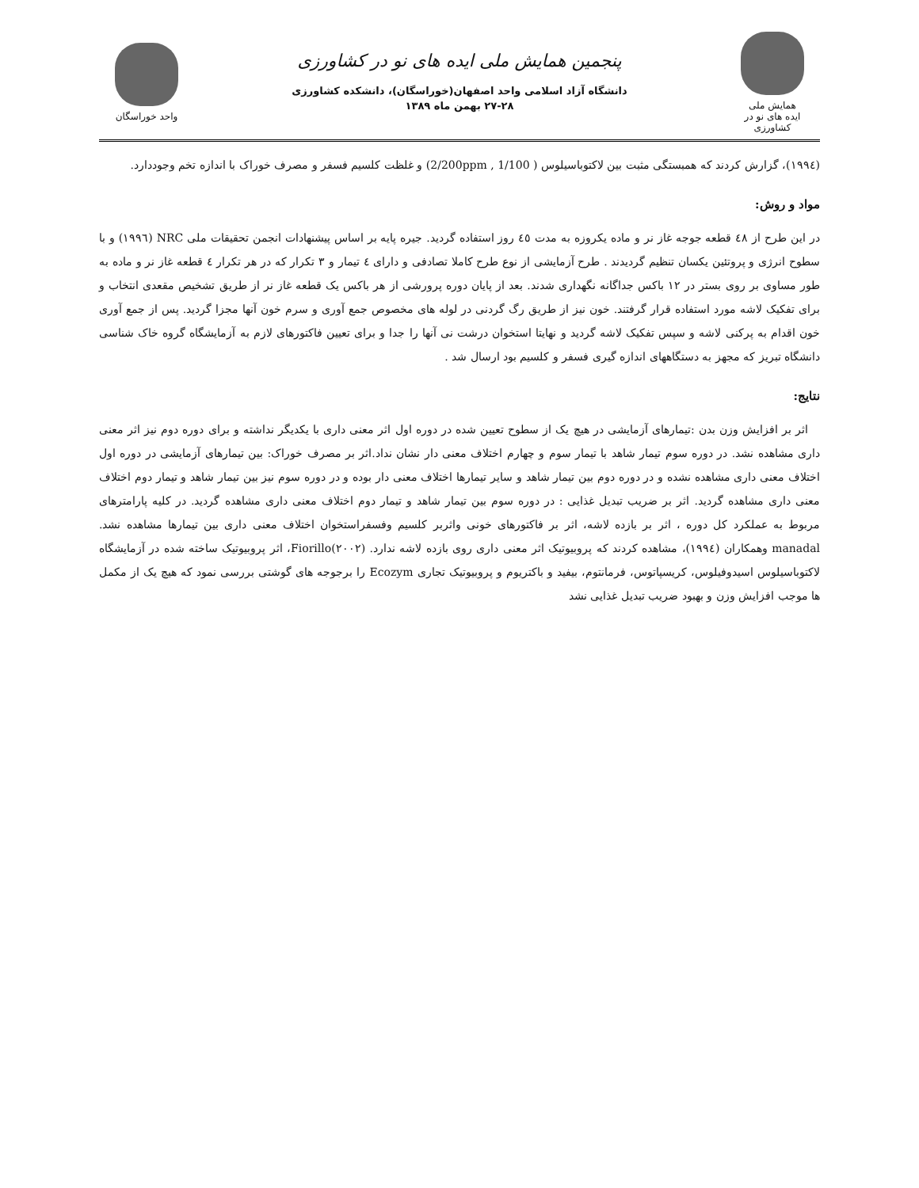همایش ملی
ایده های نو در کشاورزی
پنجمین همایش ملی ایده های نو در کشاورزی
دانشگاه آزاد اسلامی واحد اصفهان(خوراسگان)، دانشکده کشاورزی
۲۷-۲۸ بهمن ماه ۱۳۸۹
واحد خوراسگان
(۱۹۹٤)، گزارش کردند که همبستگی مثبت بین لاکتوباسیلوس ( 1/100 , 2/200ppm) و غلظت کلسیم فسفر و مصرف خوراک با اندازه تخم وجوددارد.
مواد و روش:
در این طرح از ٤٨ قطعه جوجه غاز نر و ماده یکروزه به مدت ٤٥ روز استفاده گردید. جیره پایه بر اساس پیشنهادات انجمن تحقیقات ملی NRC (۱۹۹٦) و با سطوح انرژی و پروتئین یکسان تنظیم گردیدند . طرح آزمایشی از نوع طرح کاملا تصادفی و دارای ٤ تیمار و ۳ تکرار که در هر تکرار ٤ قطعه غاز نر و ماده به طور مساوی بر روی بستر در ۱۲ باکس جداگانه نگهداری شدند. بعد از پایان دوره پرورشی از هر باکس یک قطعه غاز نر از طریق تشخیص مقعدی انتخاب و برای تفکیک لاشه مورد استفاده قرار گرفتند. خون نیز از طریق رگ گردنی در لوله های مخصوص جمع آوری و سرم خون آنها مجزا گردید. پس از جمع آوری خون اقدام به پرکنی لاشه و سپس تفکیک لاشه گردید و نهایتا استخوان درشت نی آنها را جدا و برای تعیین فاکتورهای لازم به آزمایشگاه گروه خاک شناسی دانشگاه تبریز که مجهز به دستگاههای اندازه گیری فسفر و کلسیم بود ارسال شد .
نتایج:
اثر بر افزایش وزن بدن :تیمارهای آزمایشی در هیچ یک از سطوح تعیین شده در دوره اول اثر معنی داری با یکدیگر نداشته و برای دوره دوم نیز اثر معنی داری مشاهده نشد. در دوره سوم تیمار شاهد با تیمار سوم و چهارم اختلاف معنی دار نشان نداد.اثر بر مصرف خوراک: بین تیمارهای آزمایشی در دوره اول اختلاف معنی داری مشاهده نشده و در دوره دوم بین تیمار شاهد و سایر تیمارها اختلاف معنی دار بوده و در دوره سوم نیز بین تیمار شاهد و تیمار دوم اختلاف معنی داری مشاهده گردید. اثر بر ضریب تبدیل غذایی : در دوره سوم بین تیمار شاهد و تیمار دوم اختلاف معنی داری مشاهده گردید. در کلیه پارامترهای مربوط به عملکرد کل دوره ، اثر بر بازده لاشه، اثر بر فاکتورهای خونی واثربر کلسیم وفسفراستخوان اختلاف معنی داری بین تیمارها مشاهده نشد. manadal وهمکاران (۱۹۹٤)، مشاهده کردند که پروبیوتیک اثر معنی داری روی بازده لاشه ندارد. Fiorillo(۲۰۰۲)، اثر پروبیوتیک ساخته شده در آزمایشگاه لاکتوباسیلوس اسیدوفیلوس، کریسپاتوس، فرمانتوم، بیفید و باکتریوم و پروبیوتیک تجاری Ecozym را برجوجه های گوشتی بررسی نمود که هیچ یک از مکمل ها موجب افزایش وزن و بهبود ضریب تبدیل غذایی نشد